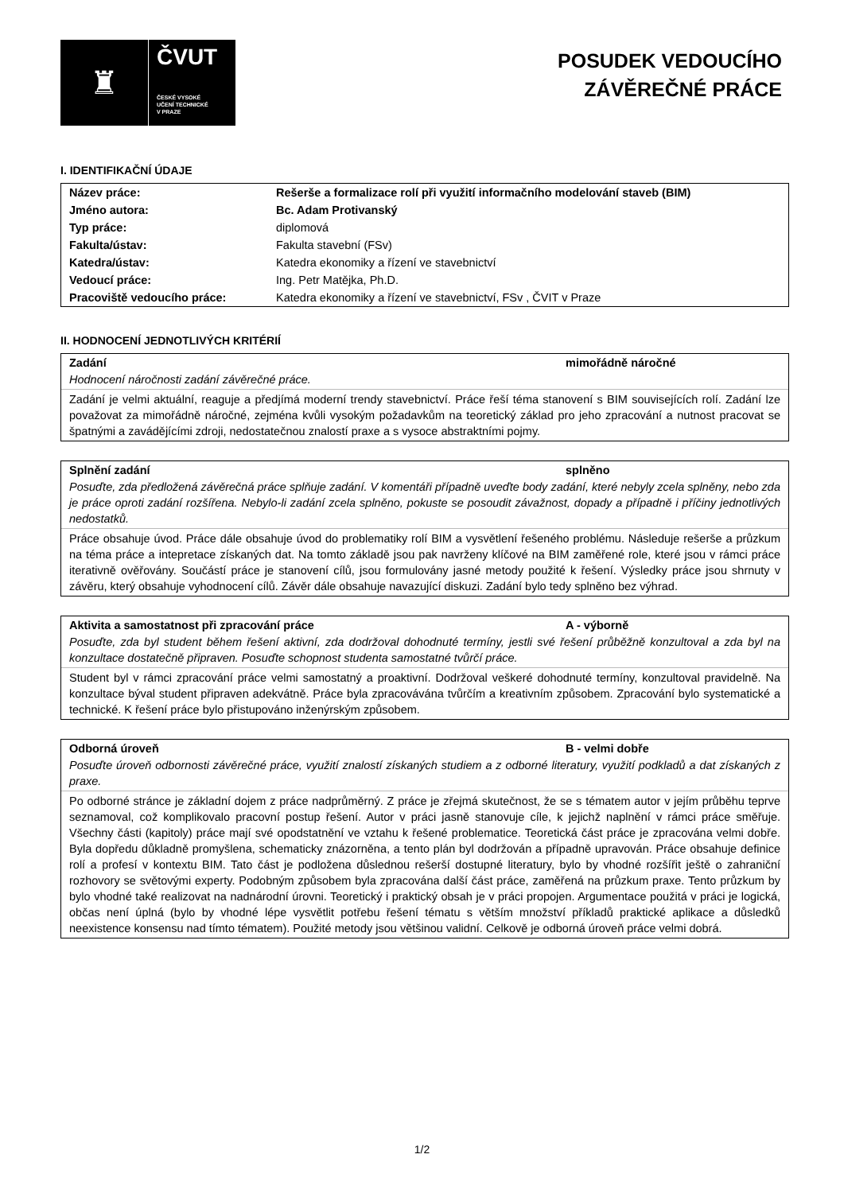♜
ČVUT
ČESKÉ VYSOKÉ
UČENÍ TECHNICKÉ
V PRAZE
POSUDEK VEDOUCÍHO
ZÁVĚREČNÉ PRÁCE
I. IDENTIFIKAČNÍ ÚDAJE
| Název práce: | Rešerše a formalizace rolí při využití informačního modelování staveb (BIM) |
| Jméno autora: | Bc. Adam Protivanský |
| Typ práce: | diplomová |
| Fakulta/ústav: | Fakulta stavební (FSv) |
| Katedra/ústav: | Katedra ekonomiky a řízení ve stavebnictví |
| Vedoucí práce: | Ing. Petr Matějka, Ph.D. |
| Pracoviště vedoucího práce: | Katedra ekonomiky a řízení ve stavebnictví, FSv , ČVIT v Praze |
II. HODNOCENÍ JEDNOTLIVÝCH KRITÉRIÍ
Zadání mimořádně náročné
Hodnocení náročnosti zadání závěrečné práce.
Zadání je velmi aktuální, reaguje a předjímá moderní trendy stavebnictví. Práce řeší téma stanovení s BIM souvisejících rolí. Zadání lze považovat za mimořádně náročné, zejména kvůli vysokým požadavkům na teoretický základ pro jeho zpracování a nutnost pracovat se špatnými a zavádějícími zdroji, nedostatečnou znalostí praxe a s vysoce abstraktními pojmy.
Splnění zadání splněno
Posuďte, zda předložená závěrečná práce splňuje zadání. V komentáři případně uveďte body zadání, které nebyly zcela splněny, nebo zda je práce oproti zadání rozšířena. Nebylo-li zadání zcela splněno, pokuste se posoudit závažnost, dopady a případně i příčiny jednotlivých nedostatků.
Práce obsahuje úvod. Práce dále obsahuje úvod do problematiky rolí BIM a vysvětlení řešeného problému. Následuje rešerše a průzkum na téma práce a intepretace získaných dat. Na tomto základě jsou pak navrženy klíčové na BIM zaměřené role, které jsou v rámci práce iterativně ověřovány. Součástí práce je stanovení cílů, jsou formulovány jasné metody použité k řešení. Výsledky práce jsou shrnuty v závěru, který obsahuje vyhodnocení cílů. Závěr dále obsahuje navazující diskuzi. Zadání bylo tedy splněno bez výhrad.
Aktivita a samostatnost při zpracování práce A - výborně
Posuďte, zda byl student během řešení aktivní, zda dodržoval dohodnuté termíny, jestli své řešení průběžně konzultoval a zda byl na konzultace dostatečně připraven. Posuďte schopnost studenta samostatné tvůrčí práce.
Student byl v rámci zpracování práce velmi samostatný a proaktivní. Dodržoval veškeré dohodnuté termíny, konzultoval pravidelně. Na konzultace býval student připraven adekvátně. Práce byla zpracovávána tvůrčím a kreativním způsobem. Zpracování bylo systematické a technické. K řešení práce bylo přistupováno inženýrským způsobem.
Odborná úroveň B - velmi dobře
Posuďte úroveň odbornosti závěrečné práce, využití znalostí získaných studiem a z odborné literatury, využití podkladů a dat získaných z praxe.
Po odborné stránce je základní dojem z práce nadprůměrný. Z práce je zřejmá skutečnost, že se s tématem autor v jejím průběhu teprve seznamoval, což komplikovalo pracovní postup řešení. Autor v práci jasně stanovuje cíle, k jejichž naplnění v rámci práce směřuje. Všechny části (kapitoly) práce mají své opodstatnění ve vztahu k řešené problematice. Teoretická část práce je zpracována velmi dobře. Byla dopředu důkladně promyšlena, schematicky znázorněna, a tento plán byl dodržován a případně upravován. Práce obsahuje definice rolí a profesí v kontextu BIM. Tato část je podložena důslednou rešerší dostupné literatury, bylo by vhodné rozšířit ještě o zahraniční rozhovory se světovými experty. Podobným způsobem byla zpracována další část práce, zaměřená na průzkum praxe. Tento průzkum by bylo vhodné také realizovat na nadnárodní úrovni. Teoretický i praktický obsah je v práci propojen. Argumentace použitá v práci je logická, občas není úplná (bylo by vhodné lépe vysvětlit potřebu řešení tématu s větším množství příkladů praktické aplikace a důsledků neexistence konsensu nad tímto tématem). Použité metody jsou většinou validní. Celkově je odborná úroveň práce velmi dobrá.
1/2